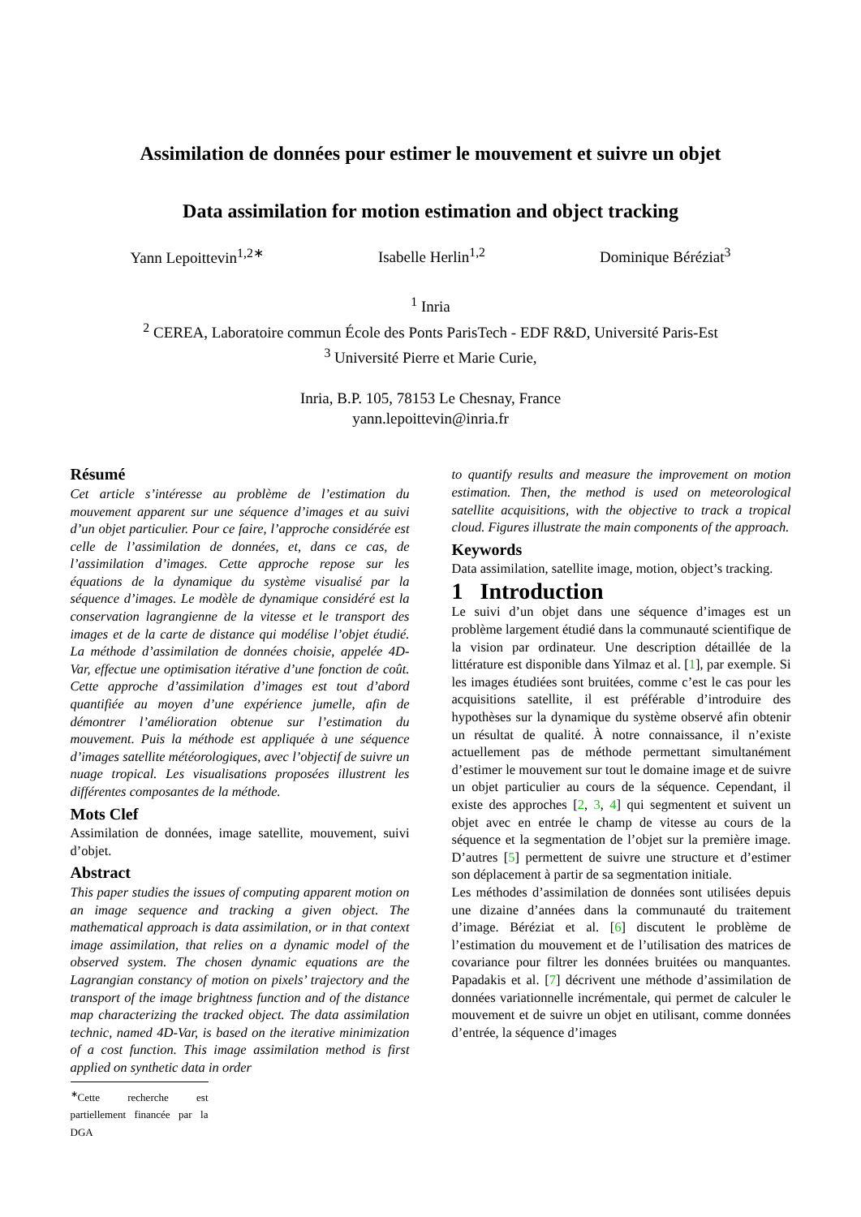Assimilation de données pour estimer le mouvement et suivre un objet
Data assimilation for motion estimation and object tracking
Yann Lepoittevin<sup>1,2∗</sup> Isabelle Herlin<sup>1,2</sup> Dominique Béréziat<sup>3</sup>
<sup>1</sup> Inria
<sup>2</sup> CEREA, Laboratoire commun École des Ponts ParisTech - EDF R&D, Université Paris-Est
<sup>3</sup> Université Pierre et Marie Curie,
Inria, B.P. 105, 78153 Le Chesnay, France
yann.lepoittevin@inria.fr
Résumé
Cet article s’intéresse au problème de l’estimation du mouvement apparent sur une séquence d’images et au suivi d’un objet particulier. Pour ce faire, l’approche considérée est celle de l’assimilation de données, et, dans ce cas, de l’assimilation d’images. Cette approche repose sur les équations de la dynamique du système visualisé par la séquence d’images. Le modèle de dynamique considéré est la conservation lagrangienne de la vitesse et le transport des images et de la carte de distance qui modélise l’objet étudié. La méthode d’assimilation de données choisie, appelée 4D-Var, effectue une optimisation itérative d’une fonction de coût. Cette approche d’assimilation d’images est tout d’abord quantifiée au moyen d’une expérience jumelle, afin de démontrer l’amélioration obtenue sur l’estimation du mouvement. Puis la méthode est appliquée à une séquence d’images satellite météorologiques, avec l’objectif de suivre un nuage tropical. Les visualisations proposées illustrent les différentes composantes de la méthode.
Mots Clef
Assimilation de données, image satellite, mouvement, suivi d’objet.
Abstract
This paper studies the issues of computing apparent motion on an image sequence and tracking a given object. The mathematical approach is data assimilation, or in that context image assimilation, that relies on a dynamic model of the observed system. The chosen dynamic equations are the Lagrangian constancy of motion on pixels’ trajectory and the transport of the image brightness function and of the distance map characterizing the tracked object. The data assimilation technic, named 4D-Var, is based on the iterative minimization of a cost function. This image assimilation method is first applied on synthetic data in order
<sup>∗</sup>Cette recherche est partiellement financée par la DGA
to quantify results and measure the improvement on motion estimation. Then, the method is used on meteorological satellite acquisitions, with the objective to track a tropical cloud. Figures illustrate the main components of the approach.
Keywords
Data assimilation, satellite image, motion, object’s tracking.
1 Introduction
Le suivi d’un objet dans une séquence d’images est un problème largement étudié dans la communauté scientifique de la vision par ordinateur. Une description détaillée de la littérature est disponible dans Yilmaz et al. [1], par exemple. Si les images étudiées sont bruitées, comme c’est le cas pour les acquisitions satellite, il est préférable d’introduire des hypothèses sur la dynamique du système observé afin obtenir un résultat de qualité. À notre connaissance, il n’existe actuellement pas de méthode permettant simultanément d’estimer le mouvement sur tout le domaine image et de suivre un objet particulier au cours de la séquence. Cependant, il existe des approches [2, 3, 4] qui segmentent et suivent un objet avec en entrée le champ de vitesse au cours de la séquence et la segmentation de l’objet sur la première image. D’autres [5] permettent de suivre une structure et d’estimer son déplacement à partir de sa segmentation initiale.
Les méthodes d’assimilation de données sont utilisées depuis une dizaine d’années dans la communauté du traitement d’image. Béréziat et al. [6] discutent le problème de l’estimation du mouvement et de l’utilisation des matrices de covariance pour filtrer les données bruitées ou manquantes. Papadakis et al. [7] décrivent une méthode d’assimilation de données variationnelle incrémentale, qui permet de calculer le mouvement et de suivre un objet en utilisant, comme données d’entrée, la séquence d’images